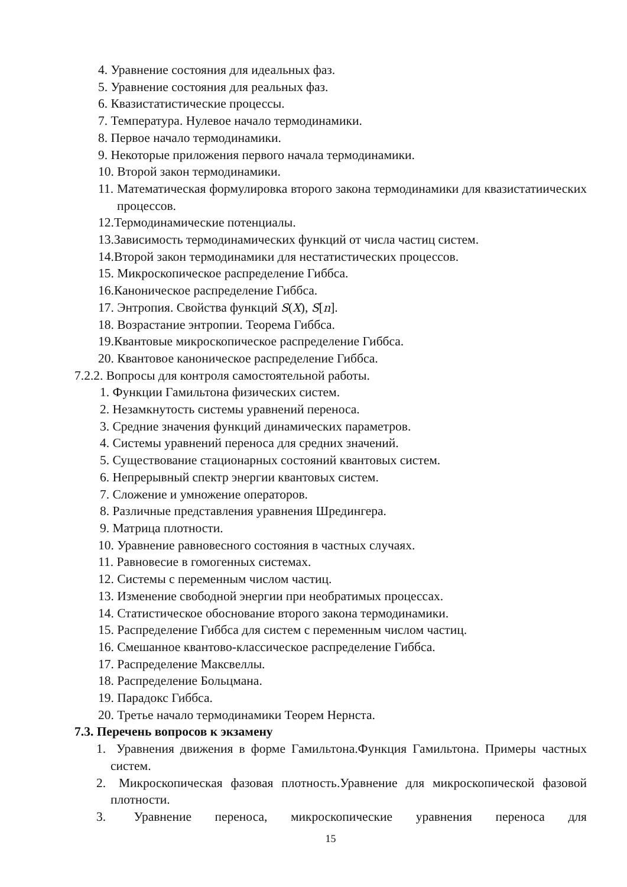4. Уравнение состояния для идеальных фаз.
5. Уравнение состояния для реальных фаз.
6. Квазистатистические процессы.
7. Температура. Нулевое начало термодинамики.
8. Первое начало термодинамики.
9. Некоторые приложения первого начала термодинамики.
10. Второй закон термодинамики.
11. Математическая формулировка второго закона термодинамики для квазистатиических процессов.
12.Термодинамические потенциалы.
13.Зависимость термодинамических функций от числа частиц систем.
14.Второй закон термодинамики для нестатистических процессов.
15. Микроскопическое распределение Гиббса.
16.Каноническое распределение Гиббса.
17. Энтропия. Свойства функций S(X), S[n].
18. Возрастание энтропии. Теорема Гиббса.
19.Квантовые микроскопическое распределение Гиббса.
20. Квантовое каноническое распределение Гиббса.
7.2.2. Вопросы для контроля самостоятельной работы.
1. Функции Гамильтона физических систем.
2. Незамкнутость системы уравнений переноса.
3. Средние значения функций динамических параметров.
4. Системы уравнений переноса для средних значений.
5. Существование стационарных состояний квантовых систем.
6. Непрерывный спектр энергии квантовых систем.
7. Сложение и умножение операторов.
8. Различные представления уравнения Шредингера.
9. Матрица плотности.
10. Уравнение равновесного состояния в частных случаях.
11. Равновесие в гомогенных системах.
12. Системы с переменным числом частиц.
13. Изменение свободной энергии при необратимых процессах.
14. Статистическое обоснование второго закона термодинамики.
15. Распределение Гиббса для систем с переменным числом частиц.
16. Смешанное квантово-классическое распределение Гиббса.
17. Распределение Максвеллы.
18. Распределение Больцмана.
19. Парадокс Гиббса.
20. Третье начало термодинамики Теорем Нернста.
7.3. Перечень вопросов к экзамену
1. Уравнения движения в форме Гамильтона.Функция Гамильтона. Примеры частных систем.
2. Микроскопическая фазовая плотность.Уравнение для микроскопической фазовой плотности.
3. Уравнение переноса, микроскопические уравнения переноса для
15